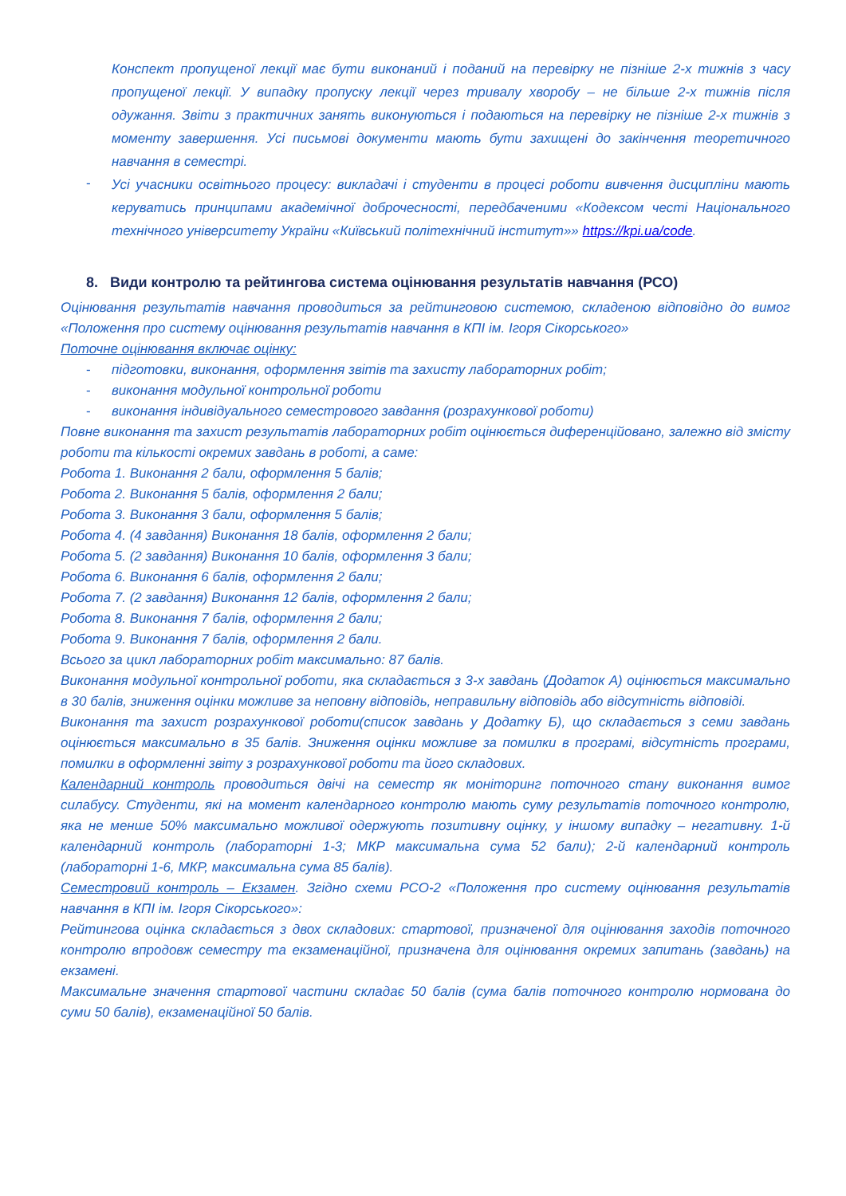Конспект пропущеної лекції має бути виконаний і поданий на перевірку не пізніше 2-х тижнів з часу пропущеної лекції. У випадку пропуску лекції через тривалу хворобу – не більше 2-х тижнів після одужання. Звіти з практичних занять виконуються і подаються на перевірку не пізніше 2-х тижнів з моменту завершення. Усі письмові документи мають бути захищені до закінчення теоретичного навчання в семестрі.
- Усі учасники освітнього процесу: викладачі і студенти в процесі роботи вивчення дисципліни мають керуватись принципами академічної доброчесності, передбаченими «Кодексом честі Національного технічного університету України «Київський політехнічний інститут»» https://kpi.ua/code.
8. Види контролю та рейтингова система оцінювання результатів навчання (РСО)
Оцінювання результатів навчання проводиться за рейтинговою системою, складеною відповідно до вимог «Положення про систему оцінювання результатів навчання в КПІ ім. Ігоря Сікорського»
Поточне оцінювання включає оцінку:
- підготовки, виконання, оформлення звітів та захисту лабораторних робіт;
- виконання модульної контрольної роботи
- виконання індивідуального семестрового завдання (розрахункової роботи)
Повне виконання та захист результатів лабораторних робіт оцінюється диференційовано, залежно від змісту роботи та кількості окремих завдань в роботі, а саме:
Робота 1. Виконання 2 бали, оформлення 5 балів;
Робота 2. Виконання 5 балів, оформлення 2 бали;
Робота 3. Виконання 3 бали, оформлення 5 балів;
Робота 4. (4 завдання) Виконання 18 балів, оформлення 2 бали;
Робота 5. (2 завдання) Виконання 10 балів, оформлення 3 бали;
Робота 6. Виконання 6 балів, оформлення 2 бали;
Робота 7. (2 завдання) Виконання 12 балів, оформлення 2 бали;
Робота 8. Виконання 7 балів, оформлення 2 бали;
Робота 9. Виконання 7 балів, оформлення 2 бали.
Всього за цикл лабораторних робіт максимально: 87 балів.
Виконання модульної контрольної роботи, яка складається з 3-х завдань (Додаток А) оцінюється максимально в 30 балів, зниження оцінки можливе за неповну відповідь, неправильну відповідь або відсутність відповіді.
Виконання та захист розрахункової роботи(список завдань у Додатку Б), що складається з семи завдань оцінюється максимально в 35 балів. Зниження оцінки можливе за помилки в програмі, відсутність програми, помилки в оформленні звіту з розрахункової роботи та його складових.
Календарний контроль проводиться двічі на семестр як моніторинг поточного стану виконання вимог силабусу. Студенти, які на момент календарного контролю мають суму результатів поточного контролю, яка не менше 50% максимально можливої одержують позитивну оцінку, у іншому випадку – негативну. 1-й календарний контроль (лабораторні 1-3; МКР максимальна сума 52 бали); 2-й календарний контроль (лабораторні 1-6, МКР, максимальна сума 85 балів).
Семестровий контроль – Екзамен. Згідно схеми РСО-2 «Положення про систему оцінювання результатів навчання в КПІ ім. Ігоря Сікорського»:
Рейтингова оцінка складається з двох складових: стартової, призначеної для оцінювання заходів поточного контролю впродовж семестру та екзаменаційної, призначена для оцінювання окремих запитань (завдань) на екзамені.
Максимальне значення стартової частини складає 50 балів (сума балів поточного контролю нормована до суми 50 балів), екзаменаційної 50 балів.